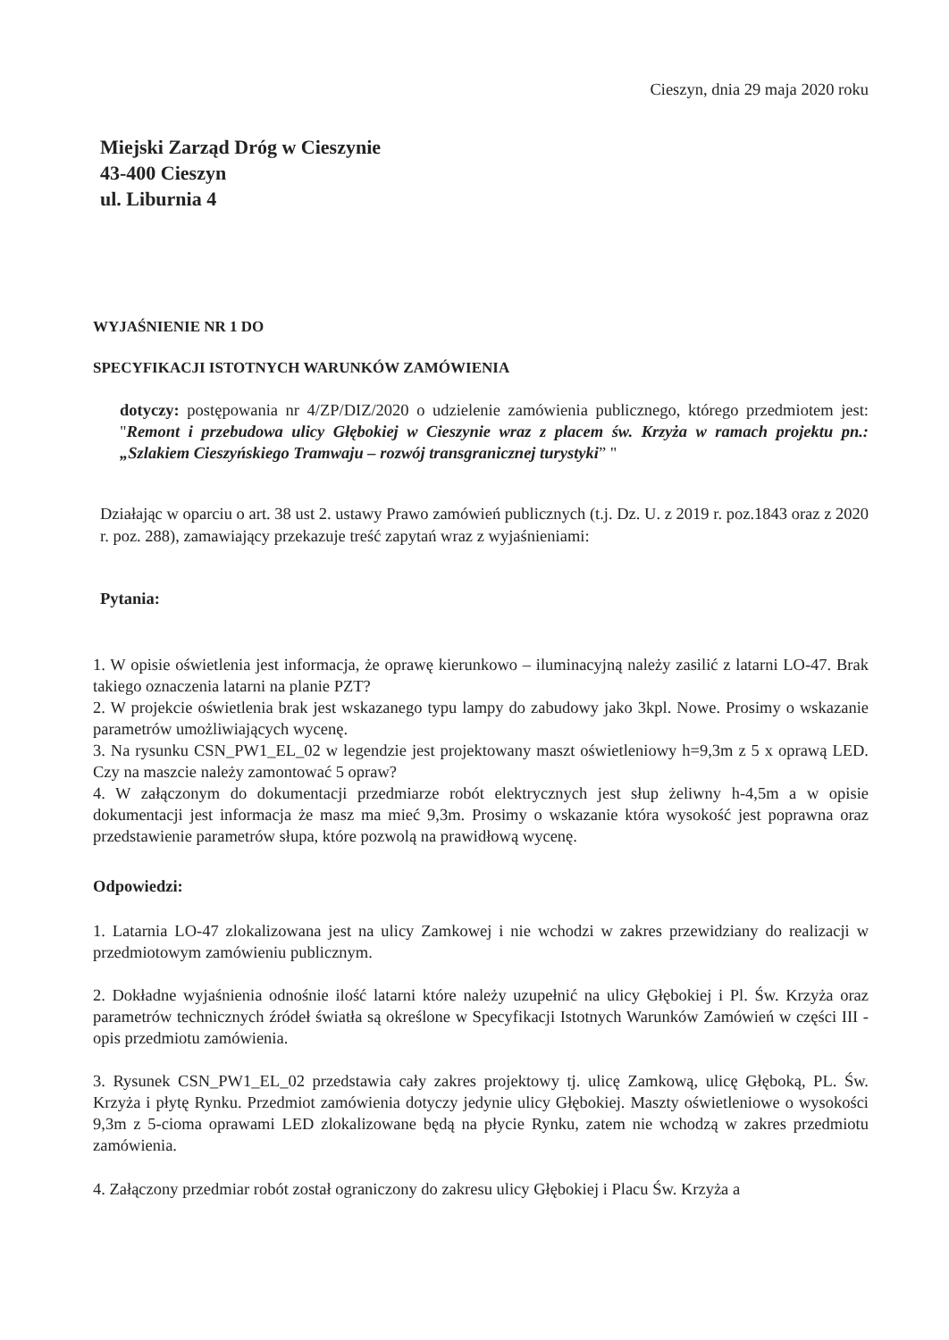Cieszyn, dnia 29 maja 2020 roku
Miejski Zarząd Dróg w Cieszynie
43-400 Cieszyn
ul. Liburnia 4
WYJAŚNIENIE NR 1 DO
SPECYFIKACJI ISTOTNYCH WARUNKÓW ZAMÓWIENIA
dotyczy: postępowania nr 4/ZP/DIZ/2020 o udzielenie zamówienia publicznego, którego przedmiotem jest: "Remont i przebudowa ulicy Głębokiej w Cieszynie wraz z placem św. Krzyża w ramach projektu pn.: „Szlakiem Cieszyńskiego Tramwaju – rozwój transgranicznej turystyki” "
Działając w oparciu o art. 38 ust 2. ustawy Prawo zamówień publicznych (t.j. Dz. U. z 2019 r. poz.1843 oraz z 2020 r. poz. 288), zamawiający przekazuje treść zapytań wraz z wyjaśnieniami:
Pytania:
1. W opisie oświetlenia jest informacja, że oprawę kierunkowo – iluminacyjną należy zasilić z latarni LO-47. Brak takiego oznaczenia latarni na planie PZT?
2. W projekcie oświetlenia brak jest wskazanego typu lampy do zabudowy jako 3kpl. Nowe. Prosimy o wskazanie parametrów umożliwiających wycenę.
3. Na rysunku CSN_PW1_EL_02 w legendzie jest projektowany maszt oświetleniowy h=9,3m z 5 x oprawą LED. Czy na maszcie należy zamontować 5 opraw?
4. W załączonym do dokumentacji przedmiarze robót elektrycznych jest słup żeliwny h-4,5m a w opisie dokumentacji jest informacja że masz ma mieć 9,3m. Prosimy o wskazanie która wysokość jest poprawna oraz przedstawienie parametrów słupa, które pozwolą na prawidłową wycenę.
Odpowiedzi:
1. Latarnia LO-47 zlokalizowana jest na ulicy Zamkowej i nie wchodzi w zakres przewidziany do realizacji w przedmiotowym zamówieniu publicznym.
2. Dokładne wyjaśnienia odnośnie ilość latarni które należy uzupełnić na ulicy Głębokiej i Pl. Św. Krzyża oraz parametrów technicznych źródeł światła są określone w Specyfikacji Istotnych Warunków Zamówień w części III - opis przedmiotu zamówienia.
3. Rysunek CSN_PW1_EL_02 przedstawia cały zakres projektowy tj. ulicę Zamkową, ulicę Głęboką, PL. Św. Krzyża i płytę Rynku. Przedmiot zamówienia dotyczy jedynie ulicy Głębokiej. Maszty oświetleniowe o wysokości 9,3m z 5-cioma oprawami LED zlokalizowane będą na płycie Rynku, zatem nie wchodzą w zakres przedmiotu zamówienia.
4. Załączony przedmiar robót został ograniczony do zakresu ulicy Głębokiej i Placu Św. Krzyża a